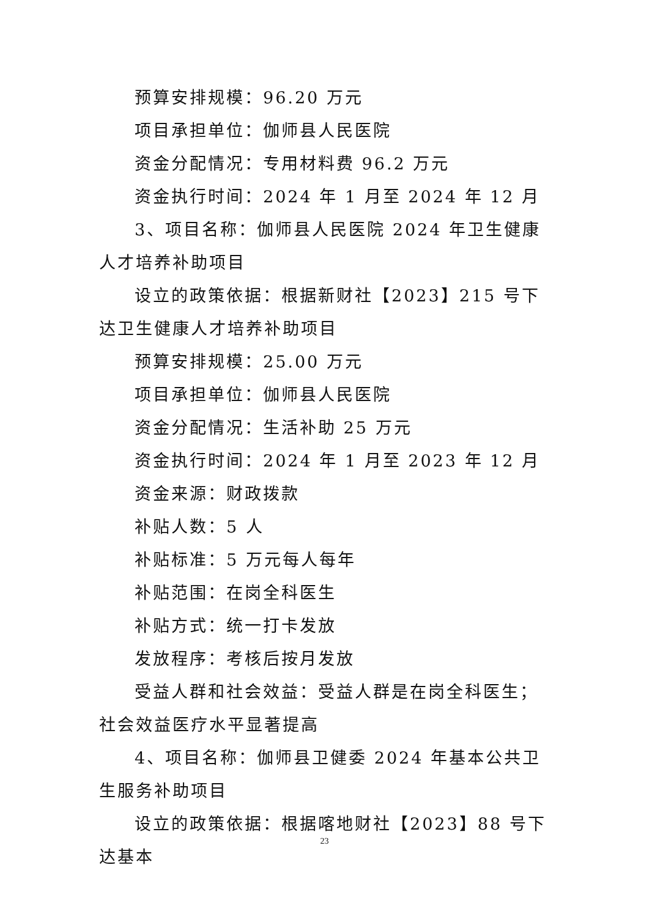预算安排规模：96.20 万元
项目承担单位：伽师县人民医院
资金分配情况：专用材料费 96.2 万元
资金执行时间：2024 年 1 月至 2024 年 12 月
3、项目名称：伽师县人民医院 2024 年卫生健康人才培养补助项目
设立的政策依据：根据新财社【2023】215 号下达卫生健康人才培养补助项目
预算安排规模：25.00 万元
项目承担单位：伽师县人民医院
资金分配情况：生活补助 25 万元
资金执行时间：2024 年 1 月至 2023 年 12 月
资金来源：财政拨款
补贴人数：5 人
补贴标准：5 万元每人每年
补贴范围：在岗全科医生
补贴方式：统一打卡发放
发放程序：考核后按月发放
受益人群和社会效益：受益人群是在岗全科医生；社会效益医疗水平显著提高
4、项目名称：伽师县卫健委 2024 年基本公共卫生服务补助项目
设立的政策依据：根据喀地财社【2023】88 号下达基本
23